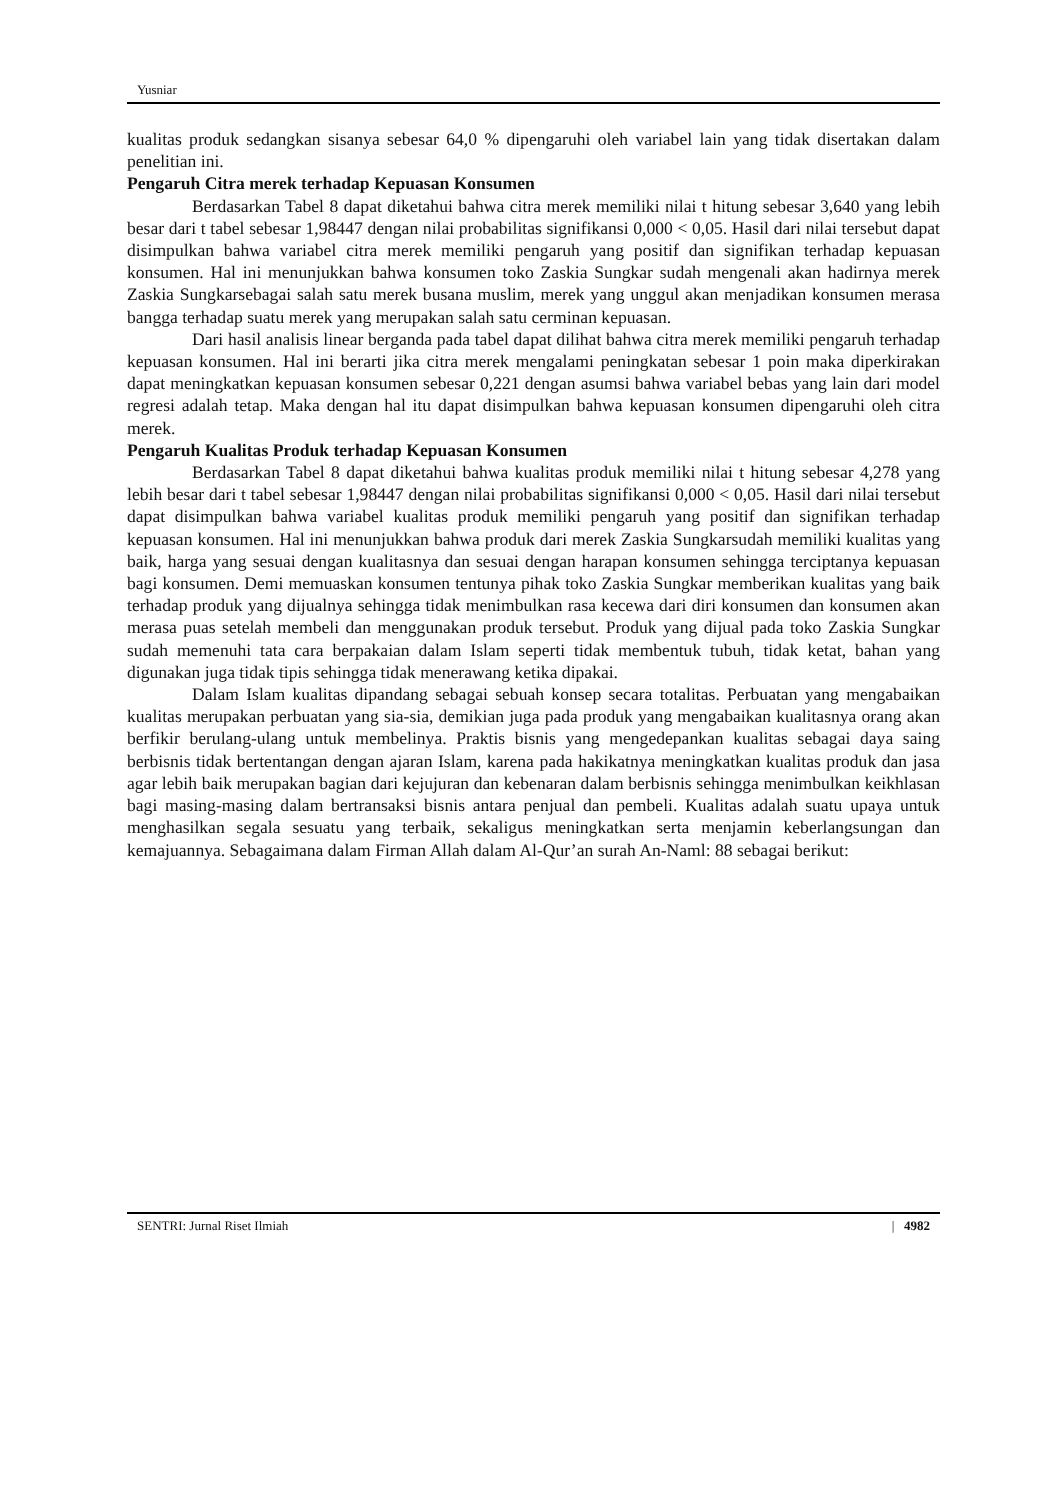Yusniar
kualitas produk sedangkan sisanya sebesar 64,0 % dipengaruhi oleh variabel lain yang tidak disertakan dalam penelitian ini.
Pengaruh Citra merek terhadap Kepuasan Konsumen
Berdasarkan Tabel 8 dapat diketahui bahwa citra merek memiliki nilai t hitung sebesar 3,640 yang lebih besar dari t tabel sebesar 1,98447 dengan nilai probabilitas signifikansi 0,000 < 0,05. Hasil dari nilai tersebut dapat disimpulkan bahwa variabel citra merek memiliki pengaruh yang positif dan signifikan terhadap kepuasan konsumen. Hal ini menunjukkan bahwa konsumen toko Zaskia Sungkar sudah mengenali akan hadirnya merek Zaskia Sungkarsebagai salah satu merek busana muslim, merek yang unggul akan menjadikan konsumen merasa bangga terhadap suatu merek yang merupakan salah satu cerminan kepuasan.
Dari hasil analisis linear berganda pada tabel dapat dilihat bahwa citra merek memiliki pengaruh terhadap kepuasan konsumen. Hal ini berarti jika citra merek mengalami peningkatan sebesar 1 poin maka diperkirakan dapat meningkatkan kepuasan konsumen sebesar 0,221 dengan asumsi bahwa variabel bebas yang lain dari model regresi adalah tetap. Maka dengan hal itu dapat disimpulkan bahwa kepuasan konsumen dipengaruhi oleh citra merek.
Pengaruh Kualitas Produk terhadap Kepuasan Konsumen
Berdasarkan Tabel 8 dapat diketahui bahwa kualitas produk memiliki nilai t hitung sebesar 4,278 yang lebih besar dari t tabel sebesar 1,98447 dengan nilai probabilitas signifikansi 0,000 < 0,05. Hasil dari nilai tersebut dapat disimpulkan bahwa variabel kualitas produk memiliki pengaruh yang positif dan signifikan terhadap kepuasan konsumen. Hal ini menunjukkan bahwa produk dari merek Zaskia Sungkarsudah memiliki kualitas yang baik, harga yang sesuai dengan kualitasnya dan sesuai dengan harapan konsumen sehingga terciptanya kepuasan bagi konsumen. Demi memuaskan konsumen tentunya pihak toko Zaskia Sungkar memberikan kualitas yang baik terhadap produk yang dijualnya sehingga tidak menimbulkan rasa kecewa dari diri konsumen dan konsumen akan merasa puas setelah membeli dan menggunakan produk tersebut. Produk yang dijual pada toko Zaskia Sungkar sudah memenuhi tata cara berpakaian dalam Islam seperti tidak membentuk tubuh, tidak ketat, bahan yang digunakan juga tidak tipis sehingga tidak menerawang ketika dipakai.
Dalam Islam kualitas dipandang sebagai sebuah konsep secara totalitas. Perbuatan yang mengabaikan kualitas merupakan perbuatan yang sia-sia, demikian juga pada produk yang mengabaikan kualitasnya orang akan berfikir berulang-ulang untuk membelinya. Praktis bisnis yang mengedepankan kualitas sebagai daya saing berbisnis tidak bertentangan dengan ajaran Islam, karena pada hakikatnya meningkatkan kualitas produk dan jasa agar lebih baik merupakan bagian dari kejujuran dan kebenaran dalam berbisnis sehingga menimbulkan keikhlasan bagi masing-masing dalam bertransaksi bisnis antara penjual dan pembeli. Kualitas adalah suatu upaya untuk menghasilkan segala sesuatu yang terbaik, sekaligus meningkatkan serta menjamin keberlangsungan dan kemajuannya. Sebagaimana dalam Firman Allah dalam Al-Qur’an surah An-Naml: 88 sebagai berikut:
SENTRI: Jurnal Riset Ilmiah | 4982